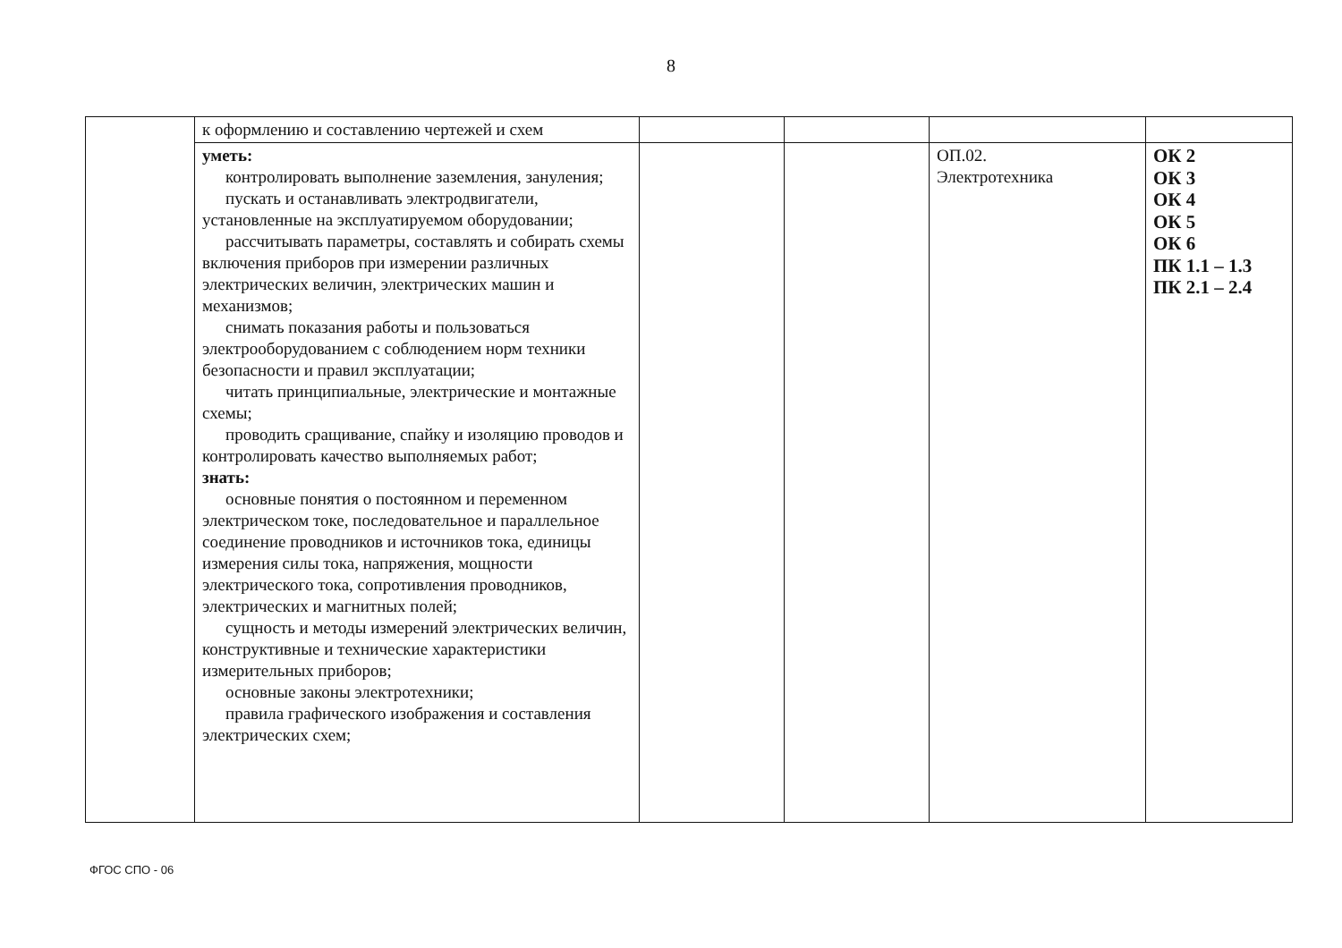8
| | к оформлению и составлению чертежей и схем | | | | |
| | уметь: контролировать выполнение заземления, зануления; пускать и останавливать электродвигатели, установленные на эксплуатируемом оборудовании; рассчитывать параметры, составлять и собирать схемы включения приборов при измерении различных электрических величин, электрических машин и механизмов; снимать показания работы и пользоваться электрооборудованием с соблюдением норм техники безопасности и правил эксплуатации; читать принципиальные, электрические и монтажные схемы; проводить сращивание, спайку и изоляцию проводов и контролировать качество выполняемых работ; знать: основные понятия о постоянном и переменном электрическом токе, последовательное и параллельное соединение проводников и источников тока, единицы измерения силы тока, напряжения, мощности электрического тока, сопротивления проводников, электрических и магнитных полей; сущность и методы измерений электрических величин, конструктивные и технические характеристики измерительных приборов; основные законы электротехники; правила графического изображения и составления электрических схем; | | | ОП.02. Электротехника | ОК 2 ОК 3 ОК 4 ОК 5 ОК 6 ПК 1.1 – 1.3 ПК 2.1 – 2.4 |
ФГОС СПО - 06